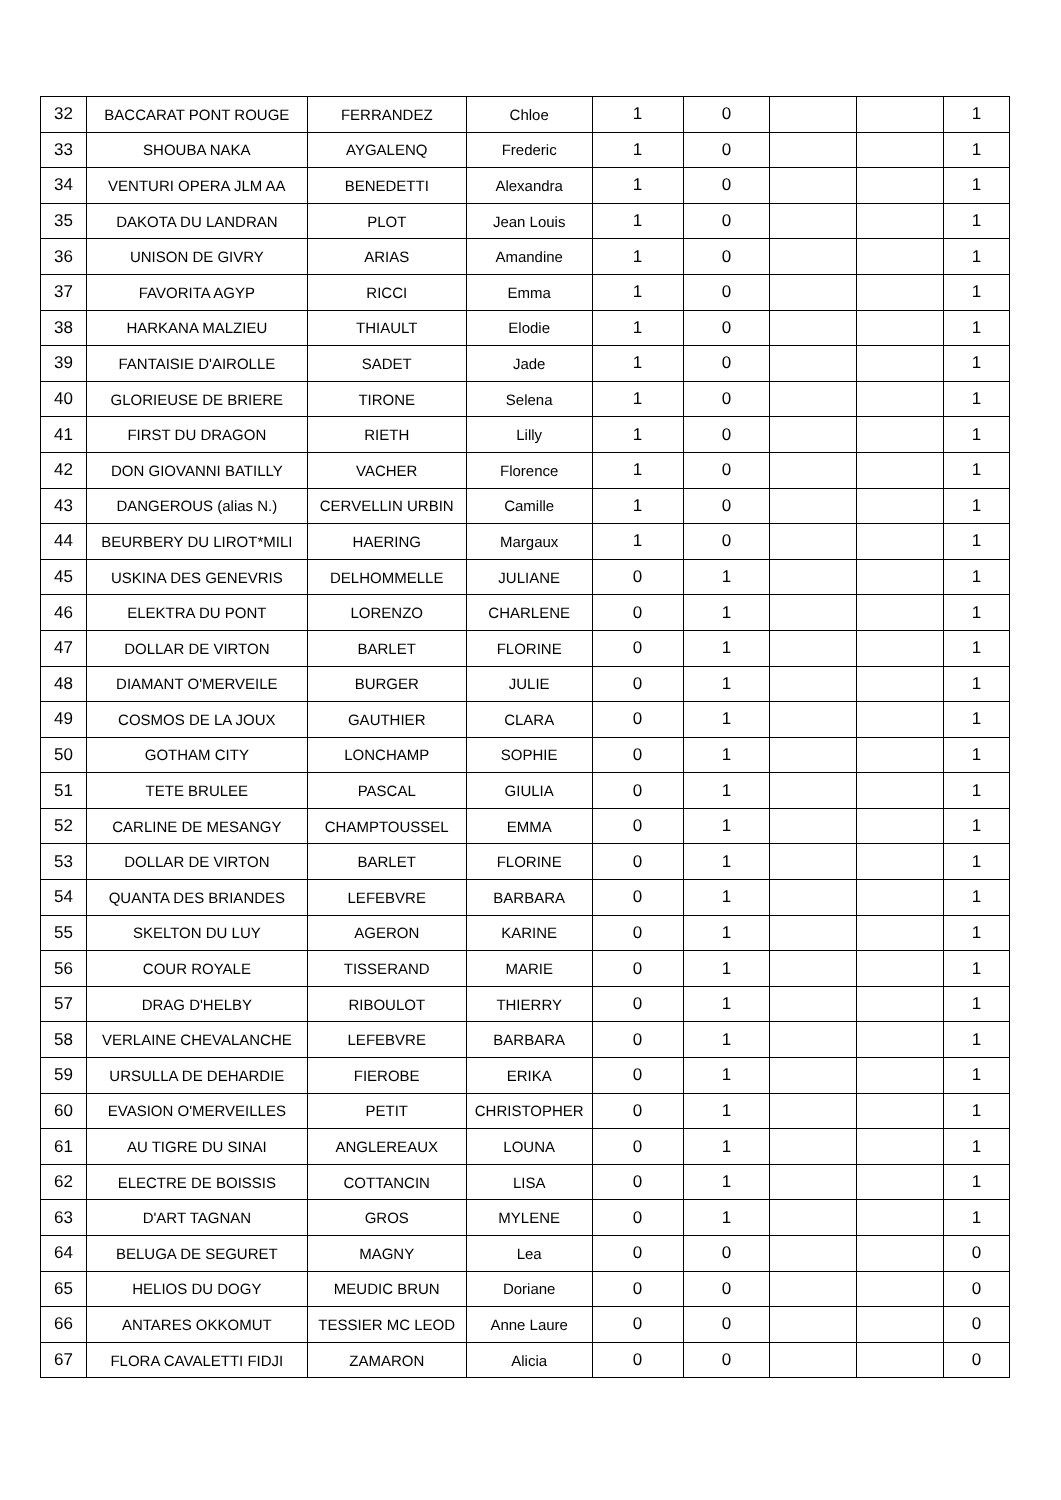| 32 | BACCARAT PONT ROUGE | FERRANDEZ | Chloe | 1 | 0 | | | 1 |
| 33 | SHOUBA NAKA | AYGALENQ | Frederic | 1 | 0 | | | 1 |
| 34 | VENTURI OPERA JLM AA | BENEDETTI | Alexandra | 1 | 0 | | | 1 |
| 35 | DAKOTA DU LANDRAN | PLOT | Jean Louis | 1 | 0 | | | 1 |
| 36 | UNISON DE GIVRY | ARIAS | Amandine | 1 | 0 | | | 1 |
| 37 | FAVORITA AGYP | RICCI | Emma | 1 | 0 | | | 1 |
| 38 | HARKANA MALZIEU | THIAULT | Elodie | 1 | 0 | | | 1 |
| 39 | FANTAISIE D'AIROLLE | SADET | Jade | 1 | 0 | | | 1 |
| 40 | GLORIEUSE DE BRIERE | TIRONE | Selena | 1 | 0 | | | 1 |
| 41 | FIRST DU DRAGON | RIETH | Lilly | 1 | 0 | | | 1 |
| 42 | DON GIOVANNI BATILLY | VACHER | Florence | 1 | 0 | | | 1 |
| 43 | DANGEROUS (alias N.) | CERVELLIN URBIN | Camille | 1 | 0 | | | 1 |
| 44 | BEURBERY DU LIROT*MILI | HAERING | Margaux | 1 | 0 | | | 1 |
| 45 | USKINA DES GENEVRIS | DELHOMMELLE | JULIANE | 0 | 1 | | | 1 |
| 46 | ELEKTRA DU PONT | LORENZO | CHARLENE | 0 | 1 | | | 1 |
| 47 | DOLLAR DE VIRTON | BARLET | FLORINE | 0 | 1 | | | 1 |
| 48 | DIAMANT O'MERVEILE | BURGER | JULIE | 0 | 1 | | | 1 |
| 49 | COSMOS DE LA JOUX | GAUTHIER | CLARA | 0 | 1 | | | 1 |
| 50 | GOTHAM CITY | LONCHAMP | SOPHIE | 0 | 1 | | | 1 |
| 51 | TETE BRULEE | PASCAL | GIULIA | 0 | 1 | | | 1 |
| 52 | CARLINE DE MESANGY | CHAMPTOUSSEL | EMMA | 0 | 1 | | | 1 |
| 53 | DOLLAR DE VIRTON | BARLET | FLORINE | 0 | 1 | | | 1 |
| 54 | QUANTA DES BRIANDES | LEFEBVRE | BARBARA | 0 | 1 | | | 1 |
| 55 | SKELTON DU LUY | AGERON | KARINE | 0 | 1 | | | 1 |
| 56 | COUR ROYALE | TISSERAND | MARIE | 0 | 1 | | | 1 |
| 57 | DRAG D'HELBY | RIBOULOT | THIERRY | 0 | 1 | | | 1 |
| 58 | VERLAINE CHEVALANCHE | LEFEBVRE | BARBARA | 0 | 1 | | | 1 |
| 59 | URSULLA DE DEHARDIE | FIEROBE | ERIKA | 0 | 1 | | | 1 |
| 60 | EVASION O'MERVEILLES | PETIT | CHRISTOPHER | 0 | 1 | | | 1 |
| 61 | AU TIGRE DU SINAI | ANGLEREAUX | LOUNA | 0 | 1 | | | 1 |
| 62 | ELECTRE DE BOISSIS | COTTANCIN | LISA | 0 | 1 | | | 1 |
| 63 | D'ART TAGNAN | GROS | MYLENE | 0 | 1 | | | 1 |
| 64 | BELUGA DE SEGURET | MAGNY | Lea | 0 | 0 | | | 0 |
| 65 | HELIOS DU DOGY | MEUDIC BRUN | Doriane | 0 | 0 | | | 0 |
| 66 | ANTARES OKKOMUT | TESSIER MC LEOD | Anne Laure | 0 | 0 | | | 0 |
| 67 | FLORA CAVALETTI FIDJI | ZAMARON | Alicia | 0 | 0 | | | 0 |